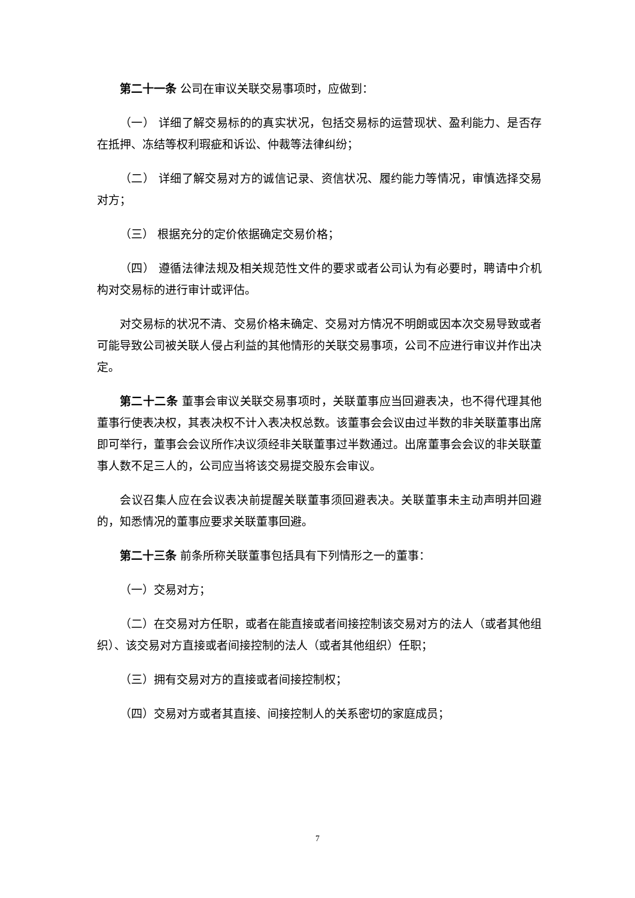第二十一条 公司在审议关联交易事项时，应做到：
（一） 详细了解交易标的的真实状况，包括交易标的运营现状、盈利能力、是否存在抵押、冻结等权利瑕疵和诉讼、仲裁等法律纠纷；
（二） 详细了解交易对方的诚信记录、资信状况、履约能力等情况，审慎选择交易对方；
（三） 根据充分的定价依据确定交易价格；
（四） 遵循法律法规及相关规范性文件的要求或者公司认为有必要时，聘请中介机构对交易标的进行审计或评估。
对交易标的状况不清、交易价格未确定、交易对方情况不明朗或因本次交易导致或者可能导致公司被关联人侵占利益的其他情形的关联交易事项，公司不应进行审议并作出决定。
第二十二条 董事会审议关联交易事项时，关联董事应当回避表决，也不得代理其他董事行使表决权，其表决权不计入表决权总数。该董事会会议由过半数的非关联董事出席即可举行，董事会会议所作决议须经非关联董事过半数通过。出席董事会会议的非关联董事人数不足三人的，公司应当将该交易提交股东会审议。
会议召集人应在会议表决前提醒关联董事须回避表决。关联董事未主动声明并回避的，知悉情况的董事应要求关联董事回避。
第二十三条 前条所称关联董事包括具有下列情形之一的董事：
（一）交易对方；
（二）在交易对方任职，或者在能直接或者间接控制该交易对方的法人（或者其他组织）、该交易对方直接或者间接控制的法人（或者其他组织）任职；
（三）拥有交易对方的直接或者间接控制权；
（四）交易对方或者其直接、间接控制人的关系密切的家庭成员；
7